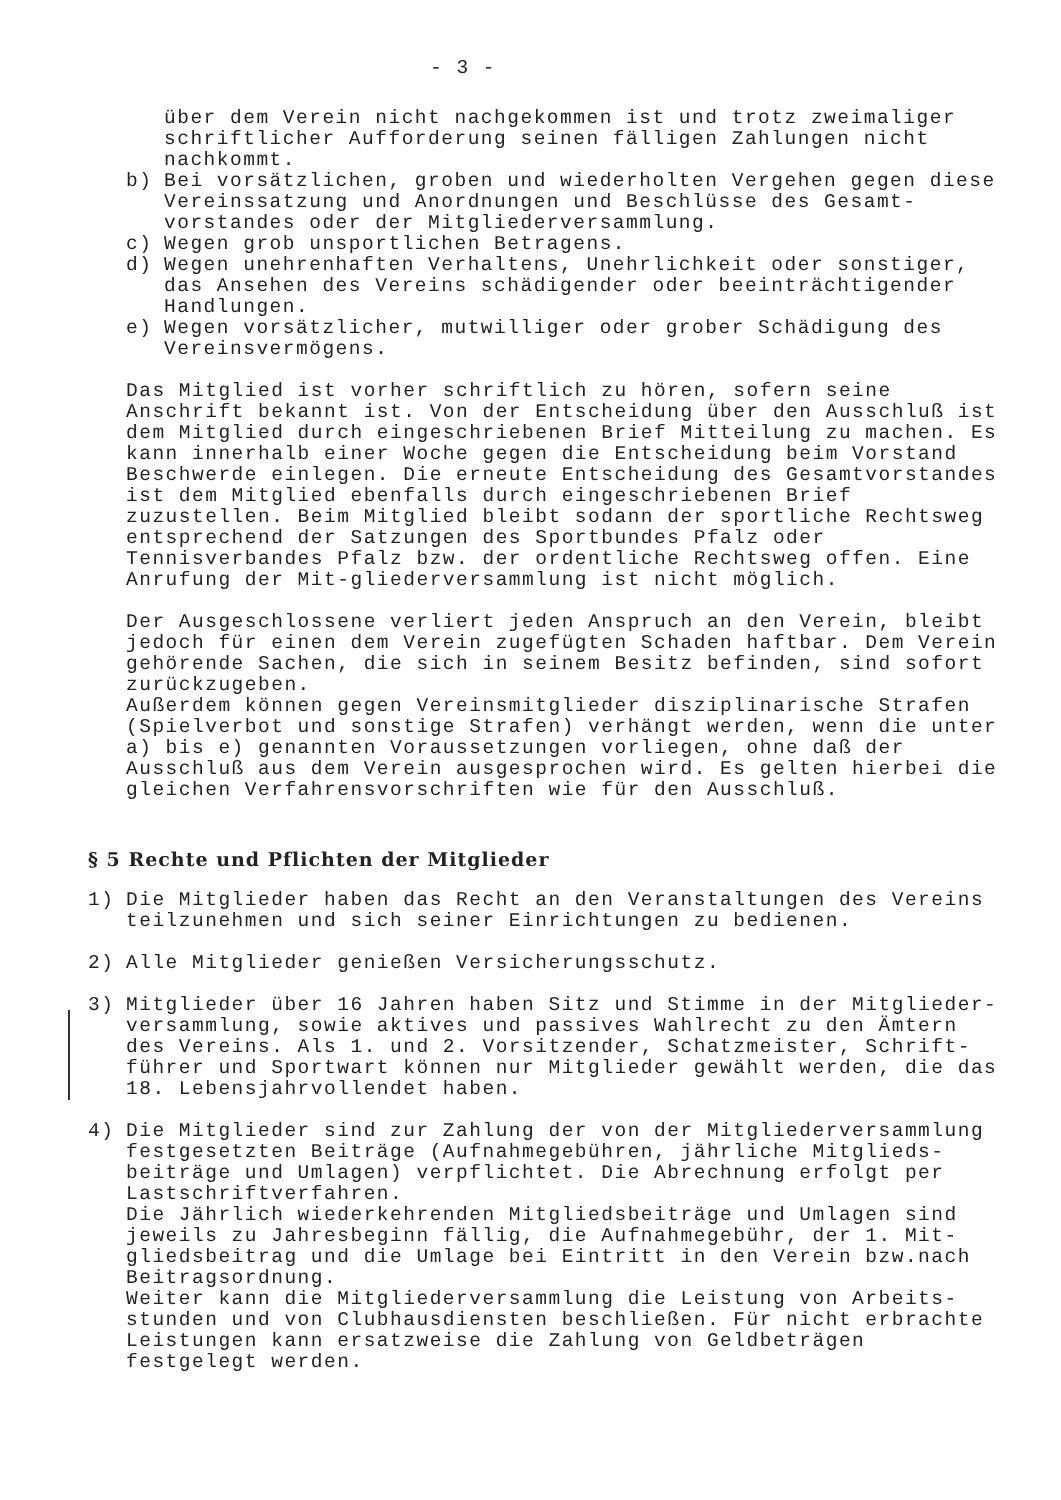- 3 -
über dem Verein nicht nachgekommen ist und trotz zweimaliger schriftlicher Aufforderung seinen fälligen Zahlungen nicht nachkommt.
b) Bei vorsätzlichen, groben und wiederholten Vergehen gegen diese Vereinssatzung und Anordnungen und Beschlüsse des Gesamt-vorstandes oder der Mitgliederversammlung.
c) Wegen grob unsportlichen Betragens.
d) Wegen unehrenhaften Verhaltens, Unehrlichkeit oder sonstiger, das Ansehen des Vereins schädigender oder beeinträchtigender Handlungen.
e) Wegen vorsätzlicher, mutwilliger oder grober Schädigung des Vereinsvermögens.
Das Mitglied ist vorher schriftlich zu hören, sofern seine Anschrift bekannt ist. Von der Entscheidung über den Ausschluß ist dem Mitglied durch eingeschriebenen Brief Mitteilung zu machen. Es kann innerhalb einer Woche gegen die Entscheidung beim Vorstand Beschwerde einlegen. Die erneute Entscheidung des Gesamtvorstandes ist dem Mitglied ebenfalls durch eingeschriebenen Brief zuzustellen. Beim Mitglied bleibt sodann der sportliche Rechtsweg entsprechend der Satzungen des Sportbundes Pfalz oder Tennisverbandes Pfalz bzw. der ordentliche Rechtsweg offen. Eine Anrufung der Mit-gliederversammlung ist nicht möglich.
Der Ausgeschlossene verliert jeden Anspruch an den Verein, bleibt jedoch für einen dem Verein zugefügten Schaden haftbar. Dem Verein gehörende Sachen, die sich in seinem Besitz befinden, sind sofort zurückzugeben.
Außerdem können gegen Vereinsmitglieder disziplinarische Strafen (Spielverbot und sonstige Strafen) verhängt werden, wenn die unter a) bis e) genannten Voraussetzungen vorliegen, ohne daß der Ausschluß aus dem Verein ausgesprochen wird. Es gelten hierbei die gleichen Verfahrensvorschriften wie für den Ausschluß.
§ 5 Rechte und Pflichten der Mitglieder
1) Die Mitglieder haben das Recht an den Veranstaltungen des Vereins teilzunehmen und sich seiner Einrichtungen zu bedienen.
2) Alle Mitglieder genießen Versicherungsschutz.
3) Mitglieder über 16 Jahren haben Sitz und Stimme in der Mitglieder-versammlung, sowie aktives und passives Wahlrecht zu den Ämtern des Vereins. Als 1. und 2. Vorsitzender, Schatzmeister, Schrift-führer und Sportwart können nur Mitglieder gewählt werden, die das 18. Lebensjahrvollendet haben.
4) Die Mitglieder sind zur Zahlung der von der Mitgliederversammlung festgesetzten Beiträge (Aufnahmegebühren, jährliche Mitglieds-beiträge und Umlagen) verpflichtet. Die Abrechnung erfolgt per Lastschriftverfahren.
Die Jährlich wiederkehrenden Mitgliedsbeiträge und Umlagen sind jeweils zu Jahresbeginn fällig, die Aufnahmegebühr, der 1. Mit-gliedsbeitrag und die Umlage bei Eintritt in den Verein bzw.nach Beitragsordnung.
Weiter kann die Mitgliederversammlung die Leistung von Arbeits-stunden und von Clubhausdiensten beschließen. Für nicht erbrachte Leistungen kann ersatzweise die Zahlung von Geldbeträgen festgelegt werden.